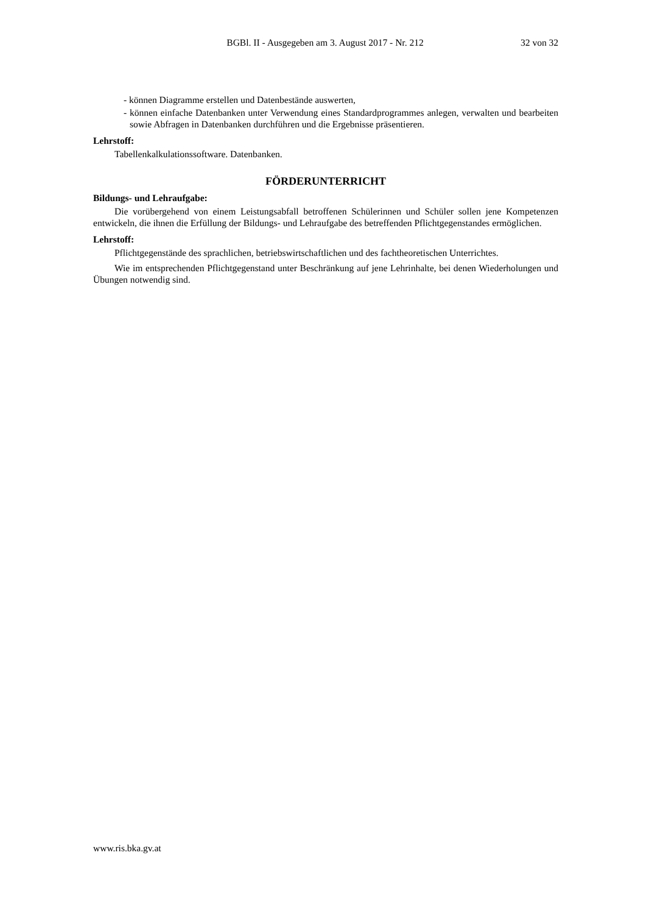BGBl. II - Ausgegeben am 3. August 2017 - Nr. 212 32 von 32
- können Diagramme erstellen und Datenbestände auswerten,
- können einfache Datenbanken unter Verwendung eines Standardprogrammes anlegen, verwalten und bearbeiten sowie Abfragen in Datenbanken durchführen und die Ergebnisse präsentieren.
Lehrstoff:
Tabellenkalkulationssoftware. Datenbanken.
FÖRDERUNTERRICHT
Bildungs- und Lehraufgabe:
Die vorübergehend von einem Leistungsabfall betroffenen Schülerinnen und Schüler sollen jene Kompetenzen entwickeln, die ihnen die Erfüllung der Bildungs- und Lehraufgabe des betreffenden Pflichtgegenstandes ermöglichen.
Lehrstoff:
Pflichtgegenstände des sprachlichen, betriebswirtschaftlichen und des fachtheoretischen Unterrichtes.
Wie im entsprechenden Pflichtgegenstand unter Beschränkung auf jene Lehrinhalte, bei denen Wiederholungen und Übungen notwendig sind.
www.ris.bka.gv.at